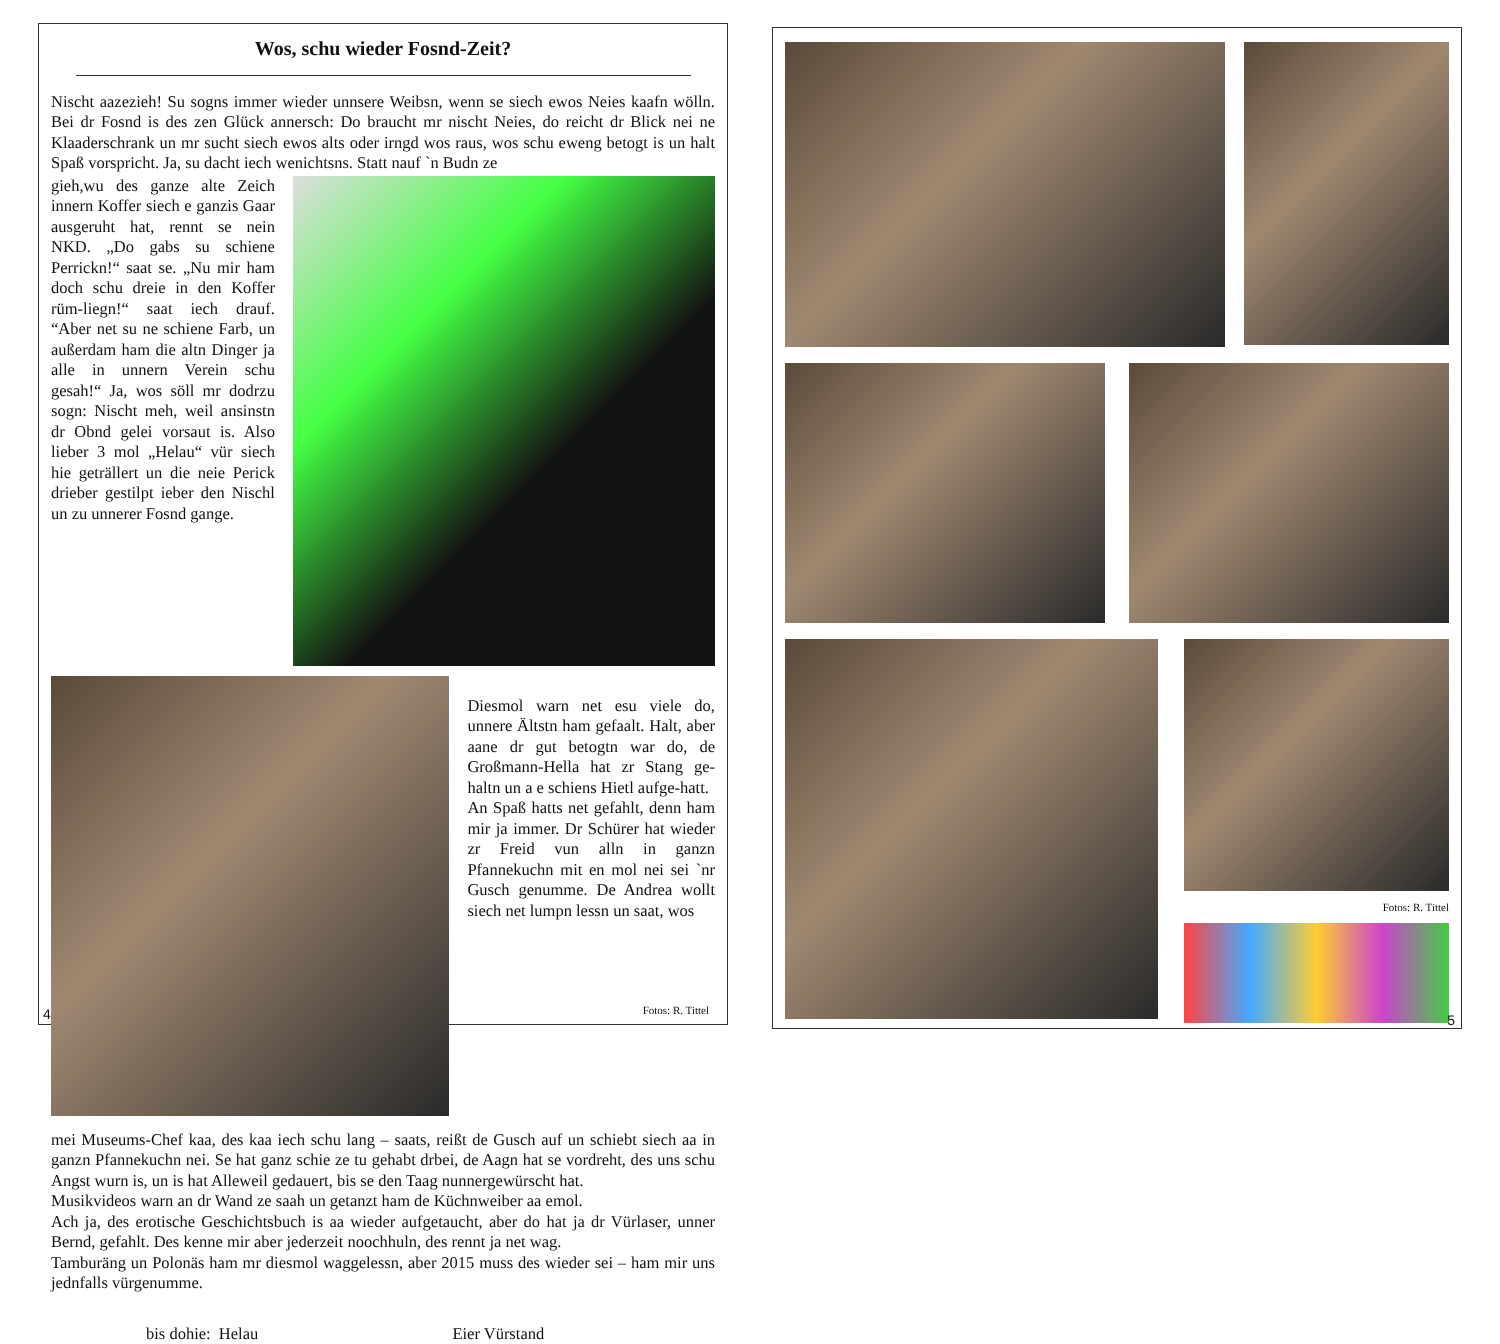Wos, schu wieder Fosnd-Zeit?
Nischt aazezieh! Su sogns immer wieder unnsere Weibsn, wenn se siech ewos Neies kaafn wölln. Bei dr Fosnd is des zen Glück annersch: Do braucht mr nischt Neies, do reicht dr Blick nei ne Klaaderschrank un mr sucht siech ewos alts oder irngd wos raus, wos schu eweng betogt is un halt Spaß vorspricht. Ja, su dacht iech wenichtsns. Statt nauf `n Budn ze
gieh,wu des ganze alte Zeich innern Koffer siech e ganzis Gaar ausgeruht hat, rennt se nein NKD. „Do gabs su schiene Perrickn!“ saat se. „Nu mir ham doch schu dreie in den Koffer rüm-liegn!“ saat iech drauf. “Aber net su ne schiene Farb, un außerdam ham die altn Dinger ja alle in unnern Verein schu gesah!“ Ja, wos söll mr dodrzu sogn: Nischt meh, weil ansinstn dr Obnd gelei vorsaut is. Also lieber 3 mol „Helau“ vür siech hie geträllert un die neie Perick drieber gestilpt ieber den Nischl un zu unnerer Fosnd gange.
Diesmol warn net esu viele do, unnere Ältstn ham gefaalt. Halt, aber aane dr gut betogtn war do, de Großmann-Hella hat zr Stang ge-haltn un a e schiens Hietl aufge-hatt.
An Spaß hatts net gefahlt, denn ham mir ja immer. Dr Schürer hat wieder zr Freid vun alln in ganzn Pfannekuchn mit en mol nei sei `nr Gusch genumme. De Andrea wollt siech net lumpn lessn un saat, wos
mei Museums-Chef kaa, des kaa iech schu lang – saats, reißt de Gusch auf un schiebt siech aa in ganzn Pfannekuchn nei. Se hat ganz schie ze tu gehabt drbei, de Aagn hat se vordreht, des uns schu Angst wurn is, un is hat Alleweil gedauert, bis se den Taag nunnergewürscht hat.
Musikvideos warn an dr Wand ze saah un getanzt ham de Küchnweiber aa emol.
Ach ja, des erotische Geschichtsbuch is aa wieder aufgetaucht, aber do hat ja dr Vürlaser, unner Bernd, gefahlt. Des kenne mir aber jederzeit noochhuln, des rennt ja net wag.
Tamburäng un Polonäs ham mr diesmol waggelessn, aber 2015 muss des wieder sei – ham mir uns jednfalls vürgenumme.
bis dohie: Helau Eier Vürstand
4 Fotos: R. Tittel
Fotos: R. Tittel
5